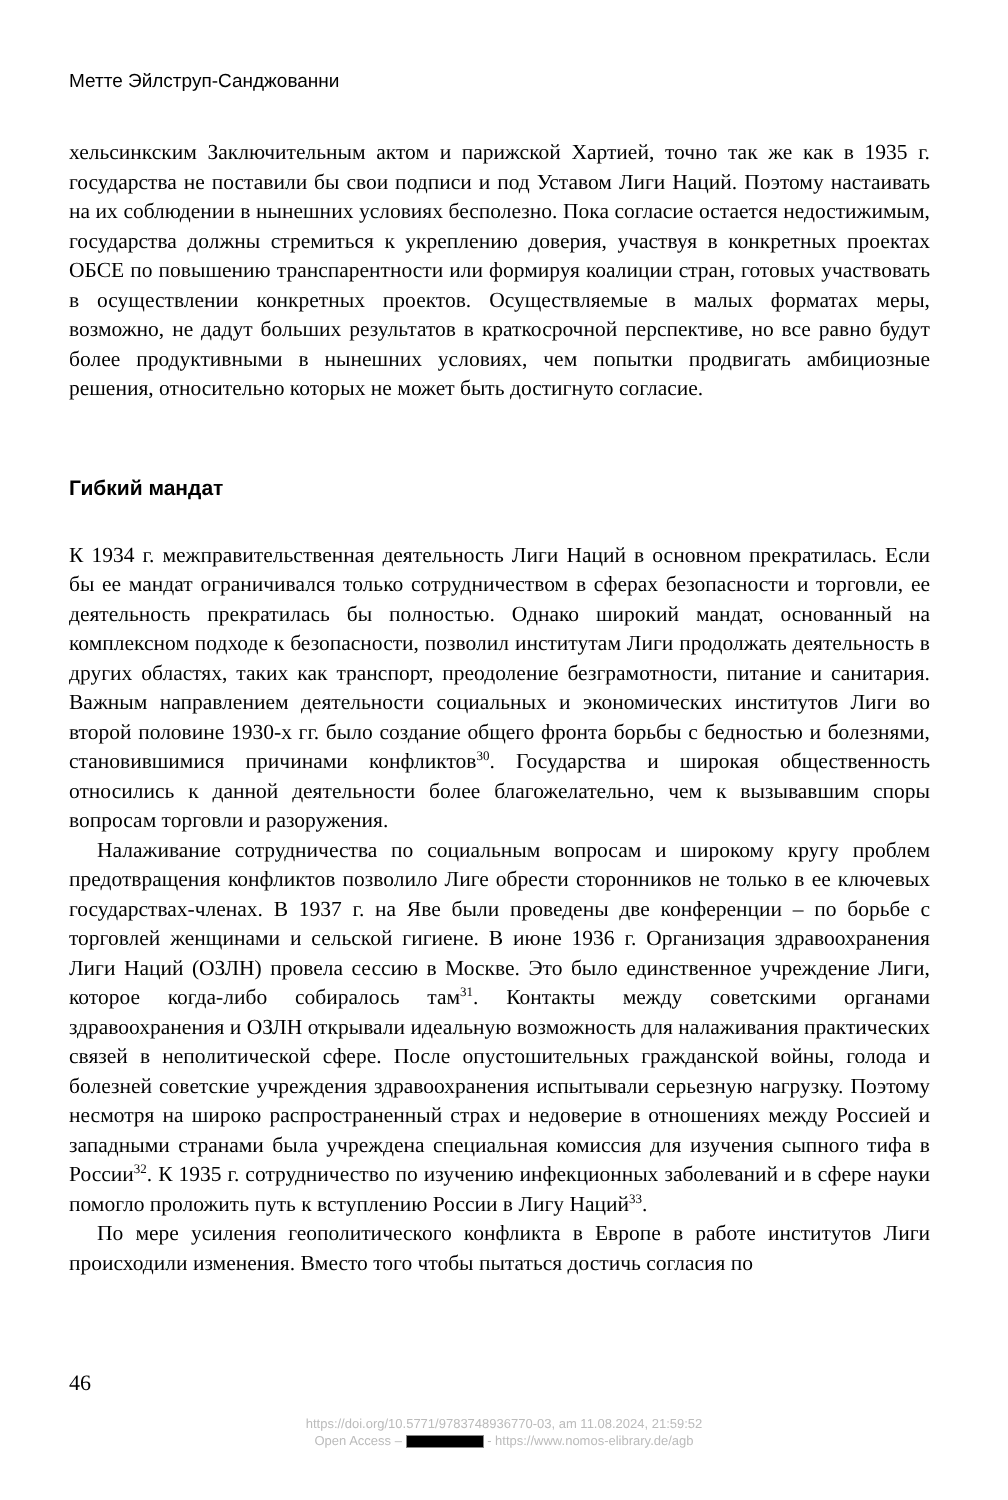Метте Эйлструп-Санджованни
хельсинкским Заключительным актом и парижской Хартией, точно так же как в 1935 г. государства не поставили бы свои подписи и под Уставом Лиги Наций. Поэтому настаивать на их соблюдении в нынешних условиях бесполезно. Пока согласие остается недостижимым, государства должны стремиться к укреплению доверия, участвуя в конкретных проектах ОБСЕ по повышению транспарентности или формируя коалиции стран, готовых участвовать в осуществлении конкретных проектов. Осуществляемые в малых форматах меры, возможно, не дадут больших результатов в краткосрочной перспективе, но все равно будут более продуктивными в нынешних условиях, чем попытки продвигать амбициозные решения, относительно которых не может быть достигнуто согласие.
Гибкий мандат
К 1934 г. межправительственная деятельность Лиги Наций в основном прекратилась. Если бы ее мандат ограничивался только сотрудничеством в сферах безопасности и торговли, ее деятельность прекратилась бы полностью. Однако широкий мандат, основанный на комплексном подходе к безопасности, позволил институтам Лиги продолжать деятельность в других областях, таких как транспорт, преодоление безграмотности, питание и санитария. Важным направлением деятельности социальных и экономических институтов Лиги во второй половине 1930-х гг. было создание общего фронта борьбы с бедностью и болезнями, становившимися причинами конфликтов<sup>30</sup>. Государства и широкая общественность относились к данной деятельности более благожелательно, чем к вызывавшим споры вопросам торговли и разоружения.
Налаживание сотрудничества по социальным вопросам и широкому кругу проблем предотвращения конфликтов позволило Лиге обрести сторонников не только в ее ключевых государствах-членах. В 1937 г. на Яве были проведены две конференции – по борьбе с торговлей женщинами и сельской гигиене. В июне 1936 г. Организация здравоохранения Лиги Наций (ОЗЛН) провела сессию в Москве. Это было единственное учреждение Лиги, которое когда-либо собиралось там<sup>31</sup>. Контакты между советскими органами здравоохранения и ОЗЛН открывали идеальную возможность для налаживания практических связей в неполитической сфере. После опустошительных гражданской войны, голода и болезней советские учреждения здравоохранения испытывали серьезную нагрузку. Поэтому несмотря на широко распространенный страх и недоверие в отношениях между Россией и западными странами была учреждена специальная комиссия для изучения сыпного тифа в России<sup>32</sup>. К 1935 г. сотрудничество по изучению инфекционных заболеваний и в сфере науки помогло проложить путь к вступлению России в Лигу Наций<sup>33</sup>.
По мере усиления геополитического конфликта в Европе в работе институтов Лиги происходили изменения. Вместо того чтобы пытаться достичь согласия по
46
https://doi.org/10.5771/9783748936770-03, am 11.08.2024, 21:59:52
Open Access – - https://www.nomos-elibrary.de/agb